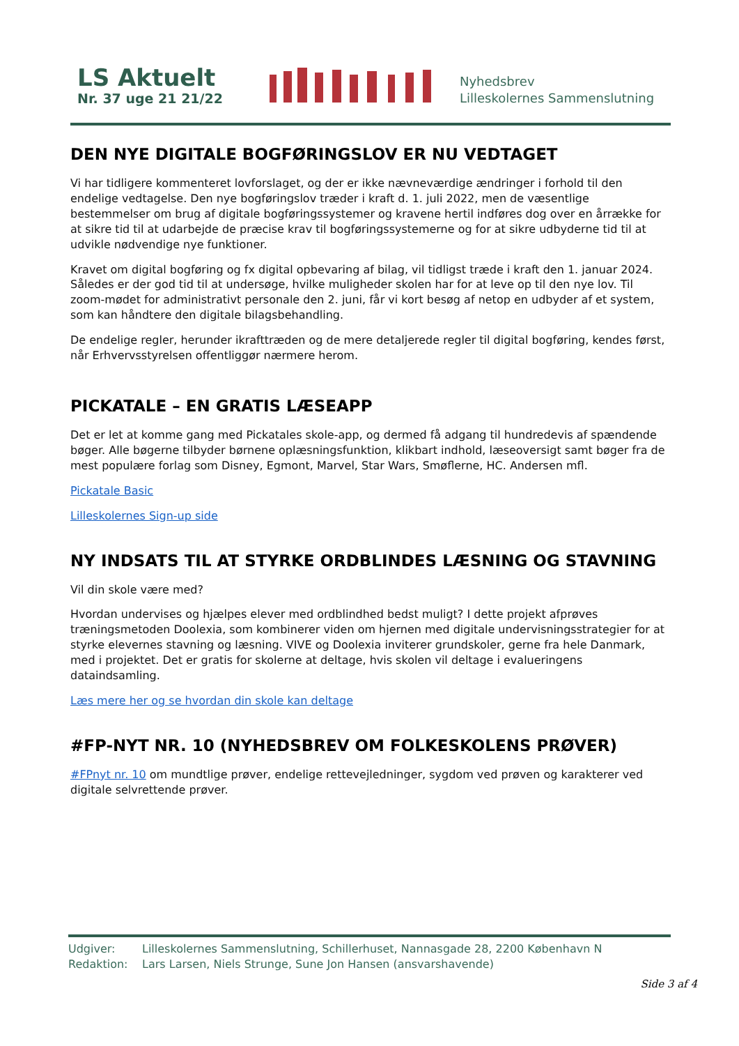LS Aktuelt
Nr. 37 uge 21 21/22
Nyhedsbrev
Lilleskolernes Sammenslutning
DEN NYE DIGITALE BOGFØRINGSLOV ER NU VEDTAGET
Vi har tidligere kommenteret lovforslaget, og der er ikke nævneværdige ændringer i forhold til den endelige vedtagelse. Den nye bogføringslov træder i kraft d. 1. juli 2022, men de væsentlige bestemmelser om brug af digitale bogføringssystemer og kravene hertil indføres dog over en årrække for at sikre tid til at udarbejde de præcise krav til bogføringssystemerne og for at sikre udbyderne tid til at udvikle nødvendige nye funktioner.
Kravet om digital bogføring og fx digital opbevaring af bilag, vil tidligst træde i kraft den 1. januar 2024. Således er der god tid til at undersøge, hvilke muligheder skolen har for at leve op til den nye lov. Til zoom-mødet for administrativt personale den 2. juni, får vi kort besøg af netop en udbyder af et system, som kan håndtere den digitale bilagsbehandling.
De endelige regler, herunder ikrafttræden og de mere detaljerede regler til digital bogføring, kendes først, når Erhvervsstyrelsen offentliggør nærmere herom.
PICKATALE – EN GRATIS LÆSEAPP
Det er let at komme gang med Pickatales skole-app, og dermed få adgang til hundredevis af spændende bøger. Alle bøgerne tilbyder børnene oplæsningsfunktion, klikbart indhold, læseoversigt samt bøger fra de mest populære forlag som Disney, Egmont, Marvel, Star Wars, Smøflerne, HC. Andersen mfl.
Pickatale Basic
Lilleskolernes Sign-up side
NY INDSATS TIL AT STYRKE ORDBLINDES LÆSNING OG STAVNING
Vil din skole være med?
Hvordan undervises og hjælpes elever med ordblindhed bedst muligt? I dette projekt afprøves træningsmetoden Doolexia, som kombinerer viden om hjernen med digitale undervisningsstrategier for at styrke elevernes stavning og læsning. VIVE og Doolexia inviterer grundskoler, gerne fra hele Danmark, med i projektet. Det er gratis for skolerne at deltage, hvis skolen vil deltage i evalueringens dataindsamling.
Læs mere her og se hvordan din skole kan deltage
#FP-NYT NR. 10 (NYHEDSBREV OM FOLKESKOLENS PRØVER)
#FPnyt nr. 10 om mundtlige prøver, endelige rettevejledninger, sygdom ved prøven og karakterer ved digitale selvrettende prøver.
Udgiver: Lilleskolernes Sammenslutning, Schillerhuset, Nannasgade 28, 2200 København N
Redaktion: Lars Larsen, Niels Strunge, Sune Jon Hansen (ansvarshavende)
Side 3 af 4